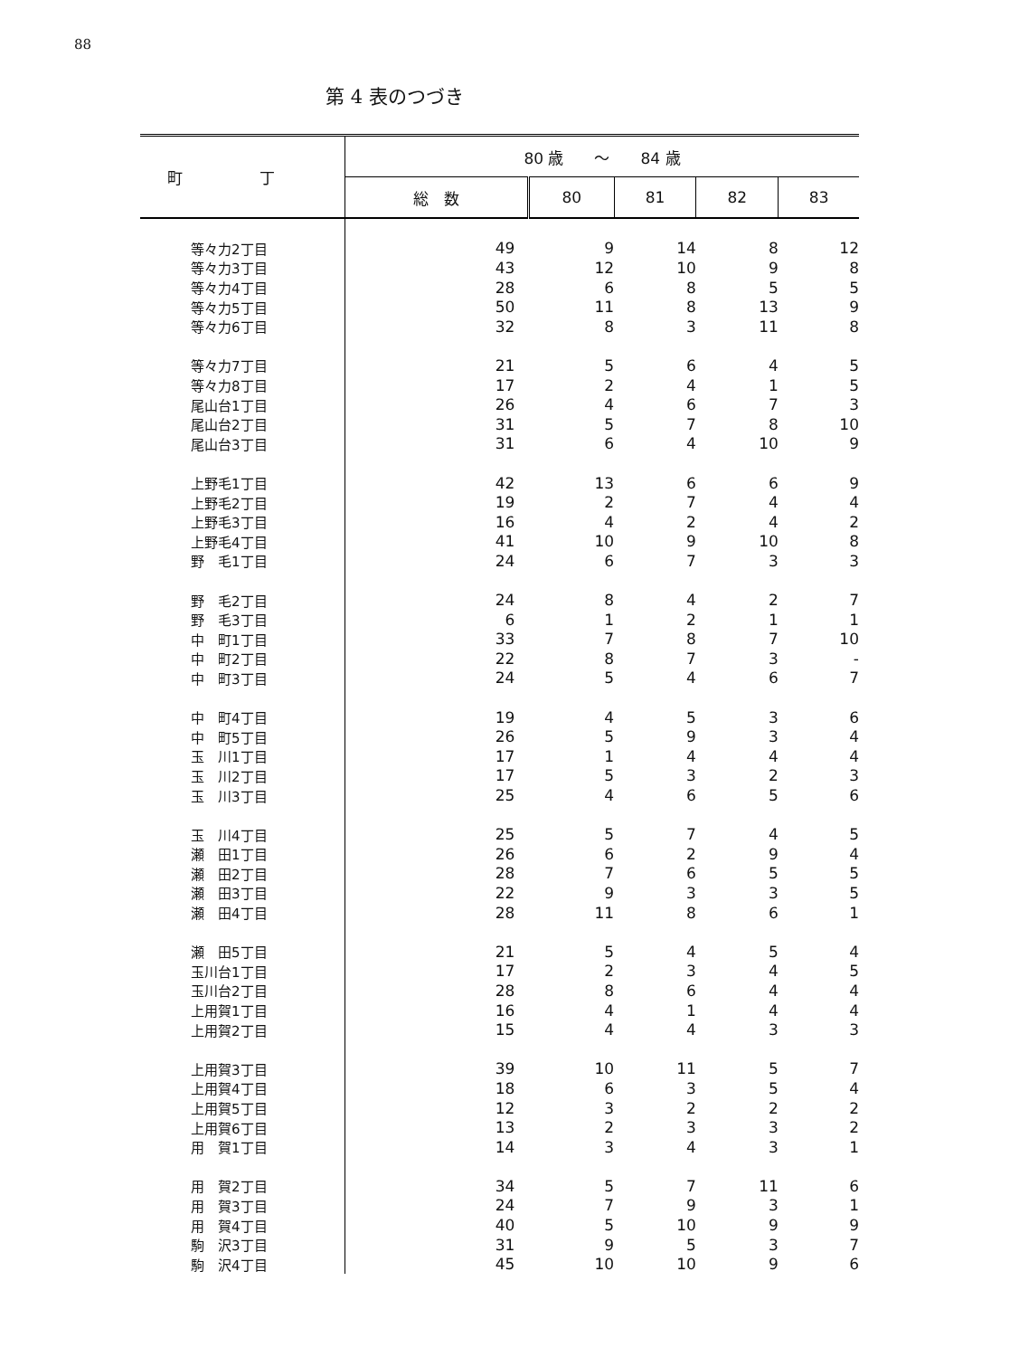88
第 4 表のつづき
| 町 丁 | 80 歳 ～ 84 歳 | | | | |
| --- | --- | --- | --- | --- | --- |
| | 総 数 | 80 | 81 | 82 | 83 |
| 等々力2丁目 | 49 | 9 | 14 | 8 | 12 |
| 等々力3丁目 | 43 | 12 | 10 | 9 | 8 |
| 等々力4丁目 | 28 | 6 | 8 | 5 | 5 |
| 等々力5丁目 | 50 | 11 | 8 | 13 | 9 |
| 等々力6丁目 | 32 | 8 | 3 | 11 | 8 |
| 等々力7丁目 | 21 | 5 | 6 | 4 | 5 |
| 等々力8丁目 | 17 | 2 | 4 | 1 | 5 |
| 尾山台1丁目 | 26 | 4 | 6 | 7 | 3 |
| 尾山台2丁目 | 31 | 5 | 7 | 8 | 10 |
| 尾山台3丁目 | 31 | 6 | 4 | 10 | 9 |
| 上野毛1丁目 | 42 | 13 | 6 | 6 | 9 |
| 上野毛2丁目 | 19 | 2 | 7 | 4 | 4 |
| 上野毛3丁目 | 16 | 4 | 2 | 4 | 2 |
| 上野毛4丁目 | 41 | 10 | 9 | 10 | 8 |
| 野 毛1丁目 | 24 | 6 | 7 | 3 | 3 |
| 野 毛2丁目 | 24 | 8 | 4 | 2 | 7 |
| 野 毛3丁目 | 6 | 1 | 2 | 1 | 1 |
| 中 町1丁目 | 33 | 7 | 8 | 7 | 10 |
| 中 町2丁目 | 22 | 8 | 7 | 3 | - |
| 中 町3丁目 | 24 | 5 | 4 | 6 | 7 |
| 中 町4丁目 | 19 | 4 | 5 | 3 | 6 |
| 中 町5丁目 | 26 | 5 | 9 | 3 | 4 |
| 玉 川1丁目 | 17 | 1 | 4 | 4 | 4 |
| 玉 川2丁目 | 17 | 5 | 3 | 2 | 3 |
| 玉 川3丁目 | 25 | 4 | 6 | 5 | 6 |
| 玉 川4丁目 | 25 | 5 | 7 | 4 | 5 |
| 瀬 田1丁目 | 26 | 6 | 2 | 9 | 4 |
| 瀬 田2丁目 | 28 | 7 | 6 | 5 | 5 |
| 瀬 田3丁目 | 22 | 9 | 3 | 3 | 5 |
| 瀬 田4丁目 | 28 | 11 | 8 | 6 | 1 |
| 瀬 田5丁目 | 21 | 5 | 4 | 5 | 4 |
| 玉川台1丁目 | 17 | 2 | 3 | 4 | 5 |
| 玉川台2丁目 | 28 | 8 | 6 | 4 | 4 |
| 上用賀1丁目 | 16 | 4 | 1 | 4 | 4 |
| 上用賀2丁目 | 15 | 4 | 4 | 3 | 3 |
| 上用賀3丁目 | 39 | 10 | 11 | 5 | 7 |
| 上用賀4丁目 | 18 | 6 | 3 | 5 | 4 |
| 上用賀5丁目 | 12 | 3 | 2 | 2 | 2 |
| 上用賀6丁目 | 13 | 2 | 3 | 3 | 2 |
| 用 賀1丁目 | 14 | 3 | 4 | 3 | 1 |
| 用 賀2丁目 | 34 | 5 | 7 | 11 | 6 |
| 用 賀3丁目 | 24 | 7 | 9 | 3 | 1 |
| 用 賀4丁目 | 40 | 5 | 10 | 9 | 9 |
| 駒 沢3丁目 | 31 | 9 | 5 | 3 | 7 |
| 駒 沢4丁目 | 45 | 10 | 10 | 9 | 6 |